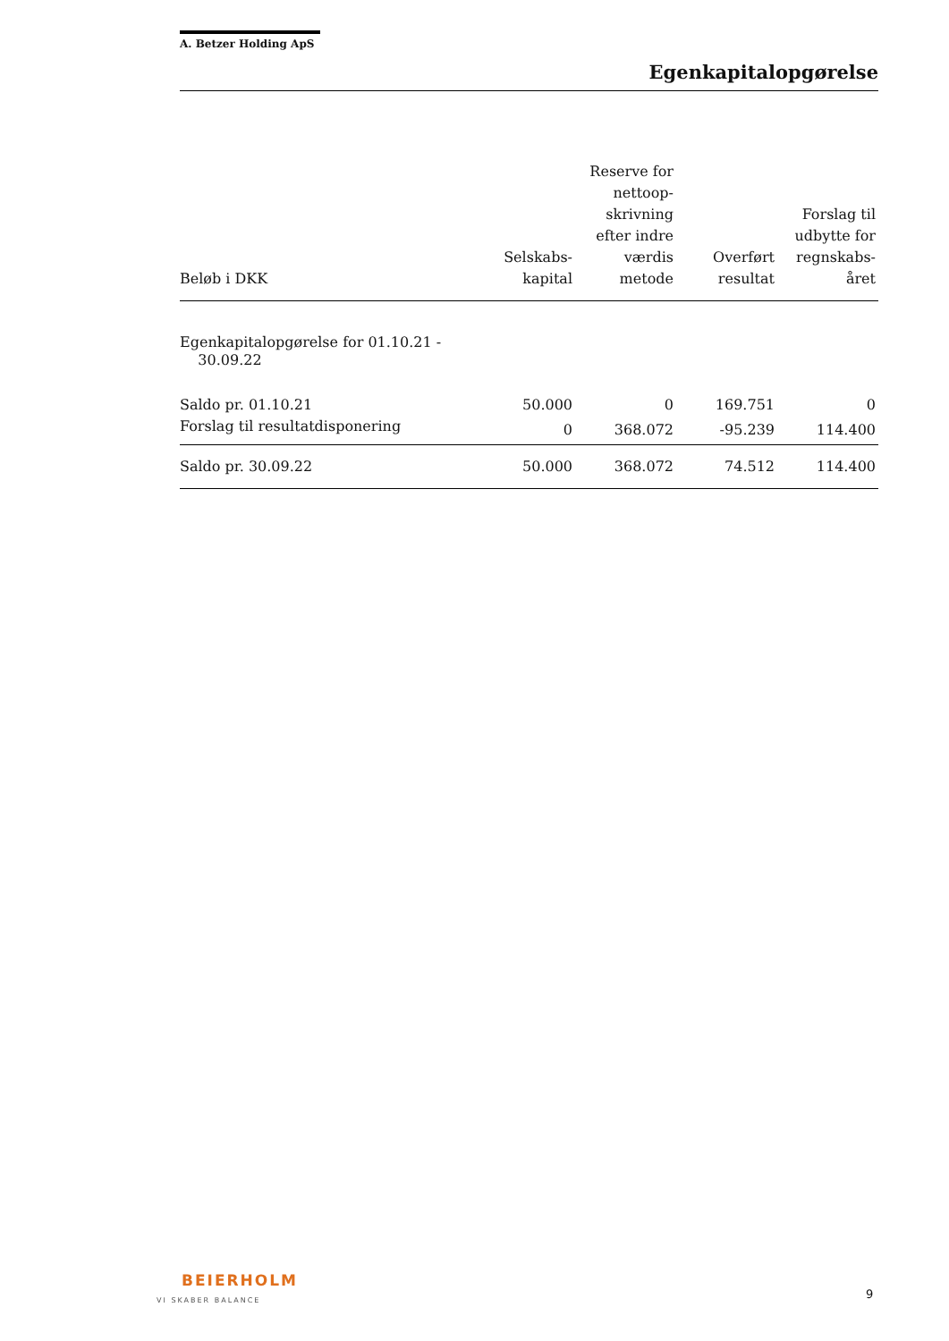A. Betzer Holding ApS
Egenkapitalopgørelse
| Beløb i DKK | Selskabs- kapital | Reserve for nettoop- skrivning efter indre værdis metode | Overført resultat | Forslag til udbytte for regnskabs- året |
| --- | --- | --- | --- | --- |
| Egenkapitalopgørelse for 01.10.21 - 30.09.22 | | | | |
| Saldo pr. 01.10.21 | 50.000 | 0 | 169.751 | 0 |
| Forslag til resultatdisponering | 0 | 368.072 | -95.239 | 114.400 |
| Saldo pr. 30.09.22 | 50.000 | 368.072 | 74.512 | 114.400 |
BEIERHOLM
VI SKABER BALANCE
9